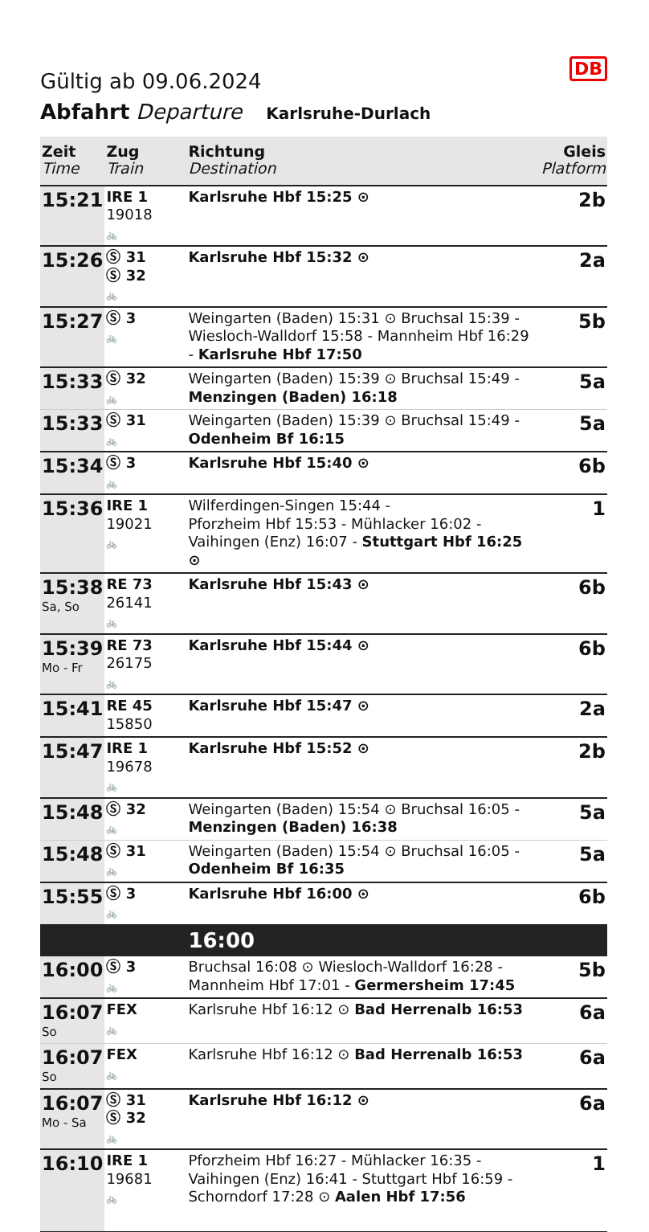DB
Gültig ab 09.06.2024
Abfahrt Departure Karlsruhe-Durlach
| Zeit Time | Zug Train | Richtung Destination | Gleis Platform |
| --- | --- | --- | --- |
| 15:21 | IRE 1 19018 🚲 | Karlsruhe Hbf 15:25 ⊙ | 2b |
| 15:26 | Ⓢ 31 Ⓢ 32 🚲 | Karlsruhe Hbf 15:32 ⊙ | 2a |
| 15:27 | Ⓢ 3 🚲 | Weingarten (Baden) 15:31 ⊙ Bruchsal 15:39 - Wiesloch-Walldorf 15:58 - Mannheim Hbf 16:29 - Karlsruhe Hbf 17:50 | 5b |
| 15:33 | Ⓢ 32 🚲 | Weingarten (Baden) 15:39 ⊙ Bruchsal 15:49 - Menzingen (Baden) 16:18 | 5a |
| 15:33 | Ⓢ 31 🚲 | Weingarten (Baden) 15:39 ⊙ Bruchsal 15:49 - Odenheim Bf 16:15 | 5a |
| 15:34 | Ⓢ 3 🚲 | Karlsruhe Hbf 15:40 ⊙ | 6b |
| 15:36 | IRE 1 19021 🚲 | Wilferdingen-Singen 15:44 - Pforzheim Hbf 15:53 - Mühlacker 16:02 - Vaihingen (Enz) 16:07 - Stuttgart Hbf 16:25 ⊙ | 1 |
| 15:38 Sa, So | RE 73 26141 🚲 | Karlsruhe Hbf 15:43 ⊙ | 6b |
| 15:39 Mo - Fr | RE 73 26175 🚲 | Karlsruhe Hbf 15:44 ⊙ | 6b |
| 15:41 | RE 45 15850 | Karlsruhe Hbf 15:47 ⊙ | 2a |
| 15:47 | IRE 1 19678 🚲 | Karlsruhe Hbf 15:52 ⊙ | 2b |
| 15:48 | Ⓢ 32 🚲 | Weingarten (Baden) 15:54 ⊙ Bruchsal 16:05 - Menzingen (Baden) 16:38 | 5a |
| 15:48 | Ⓢ 31 🚲 | Weingarten (Baden) 15:54 ⊙ Bruchsal 16:05 - Odenheim Bf 16:35 | 5a |
| 15:55 | Ⓢ 3 🚲 | Karlsruhe Hbf 16:00 ⊙ | 6b |
| | | 16:00 | |
| 16:00 | Ⓢ 3 🚲 | Bruchsal 16:08 ⊙ Wiesloch-Walldorf 16:28 - Mannheim Hbf 17:01 - Germersheim 17:45 | 5b |
| 16:07 So | FEX 🚲 | Karlsruhe Hbf 16:12 ⊙ Bad Herrenalb 16:53 | 6a |
| 16:07 So | FEX 🚲 | Karlsruhe Hbf 16:12 ⊙ Bad Herrenalb 16:53 | 6a |
| 16:07 Mo - Sa | Ⓢ 31 Ⓢ 32 🚲 | Karlsruhe Hbf 16:12 ⊙ | 6a |
| 16:10 | IRE 1 19681 🚲 | Pforzheim Hbf 16:27 - Mühlacker 16:35 - Vaihingen (Enz) 16:41 - Stuttgart Hbf 16:59 - Schorndorf 17:28 ⊙ Aalen Hbf 17:56 | 1 |